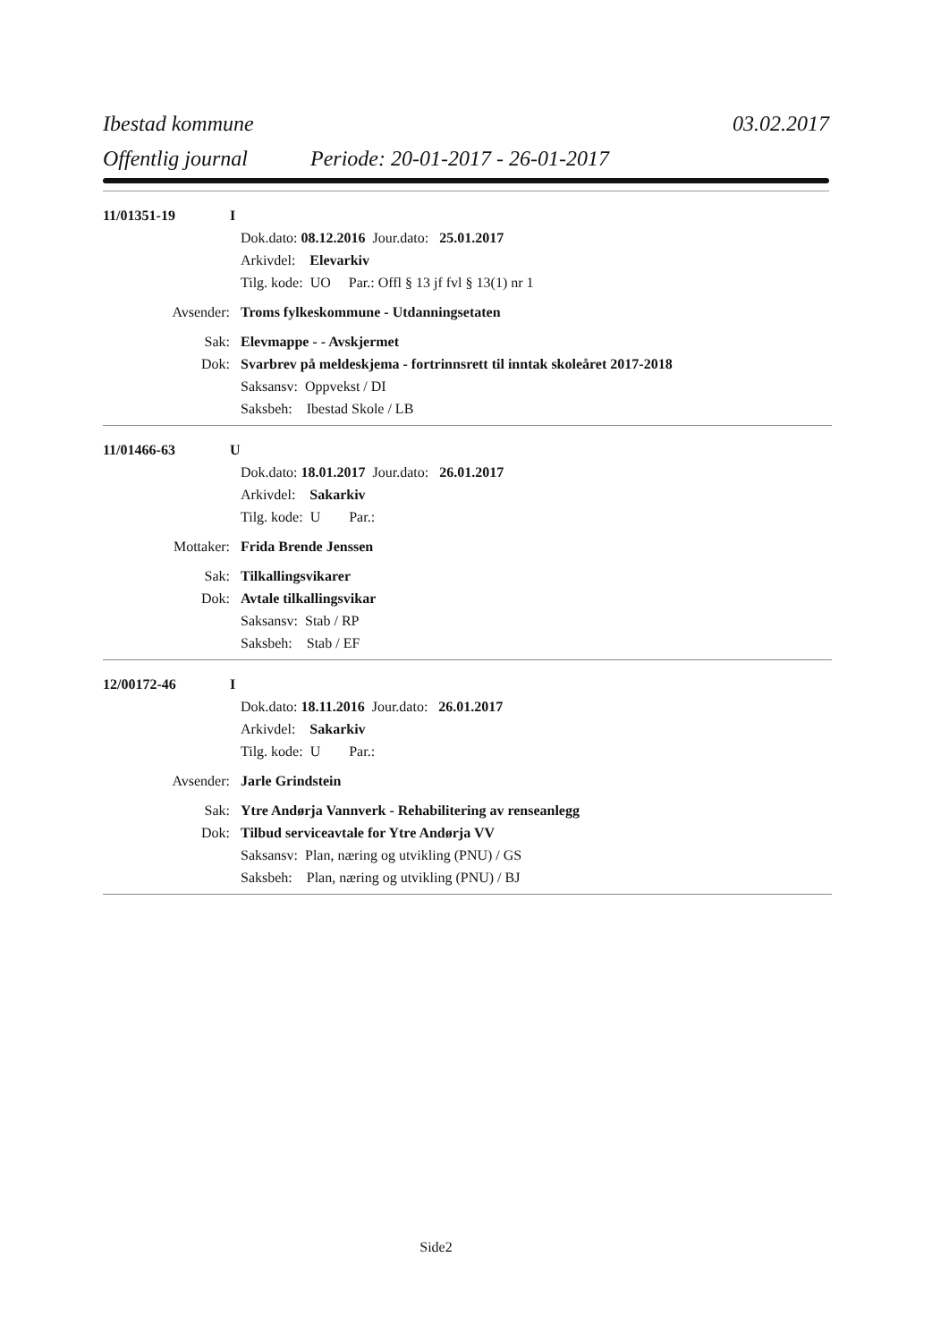Ibestad kommune 03.02.2017
Offentlig journal Periode: 20-01-2017 - 26-01-2017
11/01351-19 I
Dok.dato: 08.12.2016 Jour.dato: 25.01.2017
Arkivdel: Elevarkiv
Tilg. kode: UO Par.: Offl § 13 jf fvl § 13(1) nr 1
Avsender: Troms fylkeskommune - Utdanningsetaten
Sak: Elevmappe - - Avskjermet
Dok: Svarbrev på meldeskjema - fortrinnsrett til inntak skoleåret 2017-2018
Saksansv: Oppvekst / DI
Saksbeh: Ibestad Skole / LB
11/01466-63 U
Dok.dato: 18.01.2017 Jour.dato: 26.01.2017
Arkivdel: Sakarkiv
Tilg. kode: U Par.:
Mottaker: Frida Brende Jenssen
Sak: Tilkallingsvikarer
Dok: Avtale tilkallingsvikar
Saksansv: Stab / RP
Saksbeh: Stab / EF
12/00172-46 I
Dok.dato: 18.11.2016 Jour.dato: 26.01.2017
Arkivdel: Sakarkiv
Tilg. kode: U Par.:
Avsender: Jarle Grindstein
Sak: Ytre Andørja Vannverk - Rehabilitering av renseanlegg
Dok: Tilbud serviceavtale for Ytre Andørja VV
Saksansv: Plan, næring og utvikling (PNU) / GS
Saksbeh: Plan, næring og utvikling (PNU) / BJ
Side2